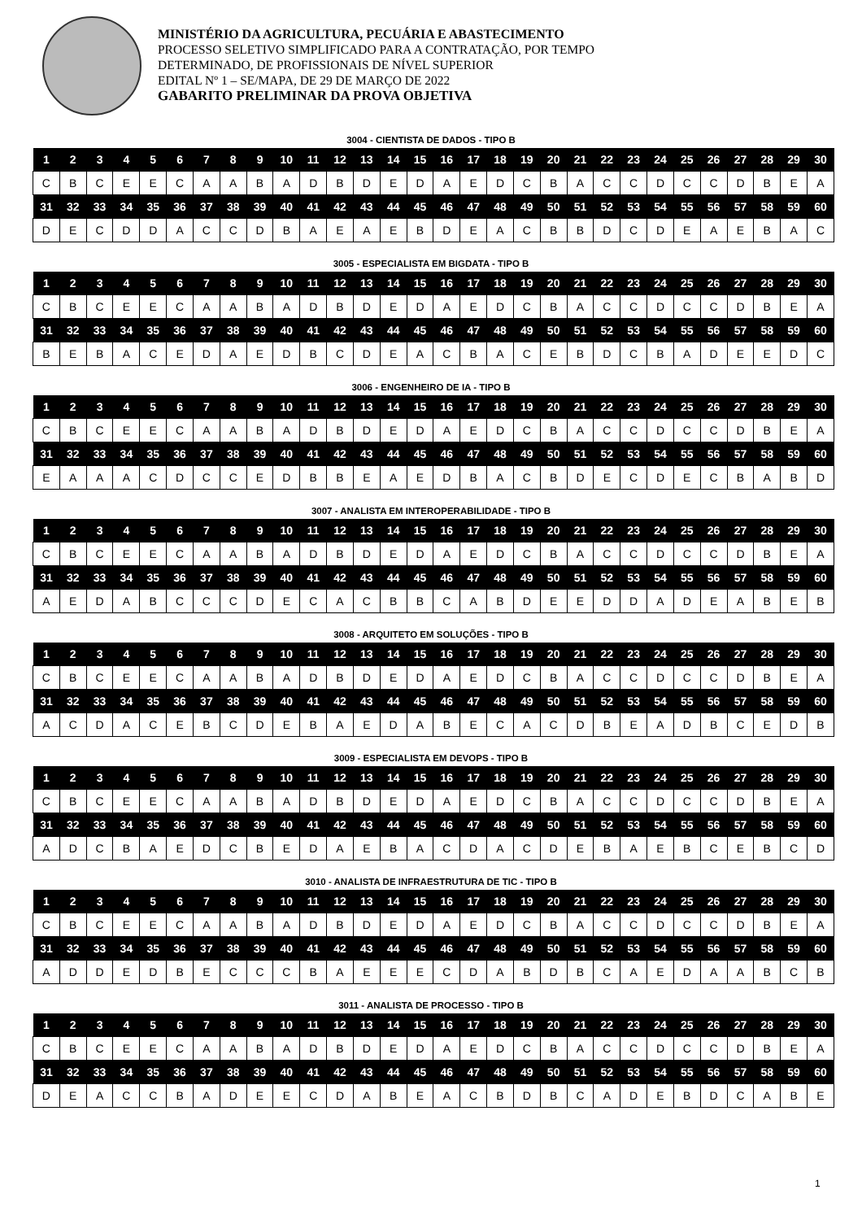MINISTÉRIO DA AGRICULTURA, PECUÁRIA E ABASTECIMENTO
PROCESSO SELETIVO SIMPLIFICADO PARA A CONTRATAÇÃO, POR TEMPO
DETERMINADO, DE PROFISSIONAIS DE NÍVEL SUPERIOR
EDITAL Nº 1 – SE/MAPA, DE 29 DE MARÇO DE 2022
GABARITO PRELIMINAR DA PROVA OBJETIVA
3004 - CIENTISTA DE DADOS - TIPO B
| 1 | 2 | 3 | 4 | 5 | 6 | 7 | 8 | 9 | 10 | 11 | 12 | 13 | 14 | 15 | 16 | 17 | 18 | 19 | 20 | 21 | 22 | 23 | 24 | 25 | 26 | 27 | 28 | 29 | 30 |
| --- | --- | --- | --- | --- | --- | --- | --- | --- | --- | --- | --- | --- | --- | --- | --- | --- | --- | --- | --- | --- | --- | --- | --- | --- | --- | --- | --- | --- | --- |
| C | B | C | E | E | C | A | A | B | A | D | B | D | E | D | A | E | D | C | B | A | C | C | D | C | C | D | B | E | A |
| 31 | 32 | 33 | 34 | 35 | 36 | 37 | 38 | 39 | 40 | 41 | 42 | 43 | 44 | 45 | 46 | 47 | 48 | 49 | 50 | 51 | 52 | 53 | 54 | 55 | 56 | 57 | 58 | 59 | 60 |
| D | E | C | D | D | A | C | C | D | B | A | E | A | E | B | D | E | A | C | B | B | D | C | D | E | A | E | B | A | C |
3005 - ESPECIALISTA EM BIGDATA - TIPO B
| 1 | 2 | 3 | 4 | 5 | 6 | 7 | 8 | 9 | 10 | 11 | 12 | 13 | 14 | 15 | 16 | 17 | 18 | 19 | 20 | 21 | 22 | 23 | 24 | 25 | 26 | 27 | 28 | 29 | 30 |
| --- | --- | --- | --- | --- | --- | --- | --- | --- | --- | --- | --- | --- | --- | --- | --- | --- | --- | --- | --- | --- | --- | --- | --- | --- | --- | --- | --- | --- | --- |
| C | B | C | E | E | C | A | A | B | A | D | B | D | E | D | A | E | D | C | B | A | C | C | D | C | C | D | B | E | A |
| 31 | 32 | 33 | 34 | 35 | 36 | 37 | 38 | 39 | 40 | 41 | 42 | 43 | 44 | 45 | 46 | 47 | 48 | 49 | 50 | 51 | 52 | 53 | 54 | 55 | 56 | 57 | 58 | 59 | 60 |
| B | E | B | A | C | E | D | A | E | D | B | C | D | E | A | C | B | A | C | E | B | D | C | B | A | D | E | E | D | C |
3006 - ENGENHEIRO DE IA - TIPO B
| 1 | 2 | 3 | 4 | 5 | 6 | 7 | 8 | 9 | 10 | 11 | 12 | 13 | 14 | 15 | 16 | 17 | 18 | 19 | 20 | 21 | 22 | 23 | 24 | 25 | 26 | 27 | 28 | 29 | 30 |
| --- | --- | --- | --- | --- | --- | --- | --- | --- | --- | --- | --- | --- | --- | --- | --- | --- | --- | --- | --- | --- | --- | --- | --- | --- | --- | --- | --- | --- | --- |
| C | B | C | E | E | C | A | A | B | A | D | B | D | E | D | A | E | D | C | B | A | C | C | D | C | C | D | B | E | A |
| 31 | 32 | 33 | 34 | 35 | 36 | 37 | 38 | 39 | 40 | 41 | 42 | 43 | 44 | 45 | 46 | 47 | 48 | 49 | 50 | 51 | 52 | 53 | 54 | 55 | 56 | 57 | 58 | 59 | 60 |
| E | A | A | A | C | D | C | C | E | D | B | B | E | A | E | D | B | A | C | B | D | E | C | D | E | C | B | A | B | D |
3007 - ANALISTA EM INTEROPERABILIDADE - TIPO B
| 1 | 2 | 3 | 4 | 5 | 6 | 7 | 8 | 9 | 10 | 11 | 12 | 13 | 14 | 15 | 16 | 17 | 18 | 19 | 20 | 21 | 22 | 23 | 24 | 25 | 26 | 27 | 28 | 29 | 30 |
| --- | --- | --- | --- | --- | --- | --- | --- | --- | --- | --- | --- | --- | --- | --- | --- | --- | --- | --- | --- | --- | --- | --- | --- | --- | --- | --- | --- | --- | --- |
| C | B | C | E | E | C | A | A | B | A | D | B | D | E | D | A | E | D | C | B | A | C | C | D | C | C | D | B | E | A |
| 31 | 32 | 33 | 34 | 35 | 36 | 37 | 38 | 39 | 40 | 41 | 42 | 43 | 44 | 45 | 46 | 47 | 48 | 49 | 50 | 51 | 52 | 53 | 54 | 55 | 56 | 57 | 58 | 59 | 60 |
| A | E | D | A | B | C | C | C | D | E | C | A | C | B | B | C | A | B | D | E | E | D | D | A | D | E | A | B | E | B |
3008 - ARQUITETO EM SOLUÇÕES - TIPO B
| 1 | 2 | 3 | 4 | 5 | 6 | 7 | 8 | 9 | 10 | 11 | 12 | 13 | 14 | 15 | 16 | 17 | 18 | 19 | 20 | 21 | 22 | 23 | 24 | 25 | 26 | 27 | 28 | 29 | 30 |
| --- | --- | --- | --- | --- | --- | --- | --- | --- | --- | --- | --- | --- | --- | --- | --- | --- | --- | --- | --- | --- | --- | --- | --- | --- | --- | --- | --- | --- | --- |
| C | B | C | E | E | C | A | A | B | A | D | B | D | E | D | A | E | D | C | B | A | C | C | D | C | C | D | B | E | A |
| 31 | 32 | 33 | 34 | 35 | 36 | 37 | 38 | 39 | 40 | 41 | 42 | 43 | 44 | 45 | 46 | 47 | 48 | 49 | 50 | 51 | 52 | 53 | 54 | 55 | 56 | 57 | 58 | 59 | 60 |
| A | C | D | A | C | E | B | C | D | E | B | A | E | D | A | B | E | C | A | C | D | B | E | A | D | B | C | E | D | B |
3009 - ESPECIALISTA EM DEVOPS - TIPO B
| 1 | 2 | 3 | 4 | 5 | 6 | 7 | 8 | 9 | 10 | 11 | 12 | 13 | 14 | 15 | 16 | 17 | 18 | 19 | 20 | 21 | 22 | 23 | 24 | 25 | 26 | 27 | 28 | 29 | 30 |
| --- | --- | --- | --- | --- | --- | --- | --- | --- | --- | --- | --- | --- | --- | --- | --- | --- | --- | --- | --- | --- | --- | --- | --- | --- | --- | --- | --- | --- | --- |
| C | B | C | E | E | C | A | A | B | A | D | B | D | E | D | A | E | D | C | B | A | C | C | D | C | C | D | B | E | A |
| 31 | 32 | 33 | 34 | 35 | 36 | 37 | 38 | 39 | 40 | 41 | 42 | 43 | 44 | 45 | 46 | 47 | 48 | 49 | 50 | 51 | 52 | 53 | 54 | 55 | 56 | 57 | 58 | 59 | 60 |
| A | D | C | B | A | E | D | C | B | E | D | A | E | B | A | C | D | A | C | D | E | B | A | E | B | C | E | B | C | D |
3010 - ANALISTA DE INFRAESTRUTURA DE TIC - TIPO B
| 1 | 2 | 3 | 4 | 5 | 6 | 7 | 8 | 9 | 10 | 11 | 12 | 13 | 14 | 15 | 16 | 17 | 18 | 19 | 20 | 21 | 22 | 23 | 24 | 25 | 26 | 27 | 28 | 29 | 30 |
| --- | --- | --- | --- | --- | --- | --- | --- | --- | --- | --- | --- | --- | --- | --- | --- | --- | --- | --- | --- | --- | --- | --- | --- | --- | --- | --- | --- | --- | --- |
| C | B | C | E | E | C | A | A | B | A | D | B | D | E | D | A | E | D | C | B | A | C | C | D | C | C | D | B | E | A |
| 31 | 32 | 33 | 34 | 35 | 36 | 37 | 38 | 39 | 40 | 41 | 42 | 43 | 44 | 45 | 46 | 47 | 48 | 49 | 50 | 51 | 52 | 53 | 54 | 55 | 56 | 57 | 58 | 59 | 60 |
| A | D | D | E | D | B | E | C | C | C | B | A | E | E | E | C | D | A | B | D | B | C | A | E | D | A | A | B | C | B |
3011 - ANALISTA DE PROCESSO - TIPO B
| 1 | 2 | 3 | 4 | 5 | 6 | 7 | 8 | 9 | 10 | 11 | 12 | 13 | 14 | 15 | 16 | 17 | 18 | 19 | 20 | 21 | 22 | 23 | 24 | 25 | 26 | 27 | 28 | 29 | 30 |
| --- | --- | --- | --- | --- | --- | --- | --- | --- | --- | --- | --- | --- | --- | --- | --- | --- | --- | --- | --- | --- | --- | --- | --- | --- | --- | --- | --- | --- | --- |
| C | B | C | E | E | C | A | A | B | A | D | B | D | E | D | A | E | D | C | B | A | C | C | D | C | C | D | B | E | A |
| 31 | 32 | 33 | 34 | 35 | 36 | 37 | 38 | 39 | 40 | 41 | 42 | 43 | 44 | 45 | 46 | 47 | 48 | 49 | 50 | 51 | 52 | 53 | 54 | 55 | 56 | 57 | 58 | 59 | 60 |
| D | E | A | C | C | B | A | D | E | E | C | D | A | B | E | A | C | B | D | B | C | A | D | E | B | D | C | A | B | E |
1